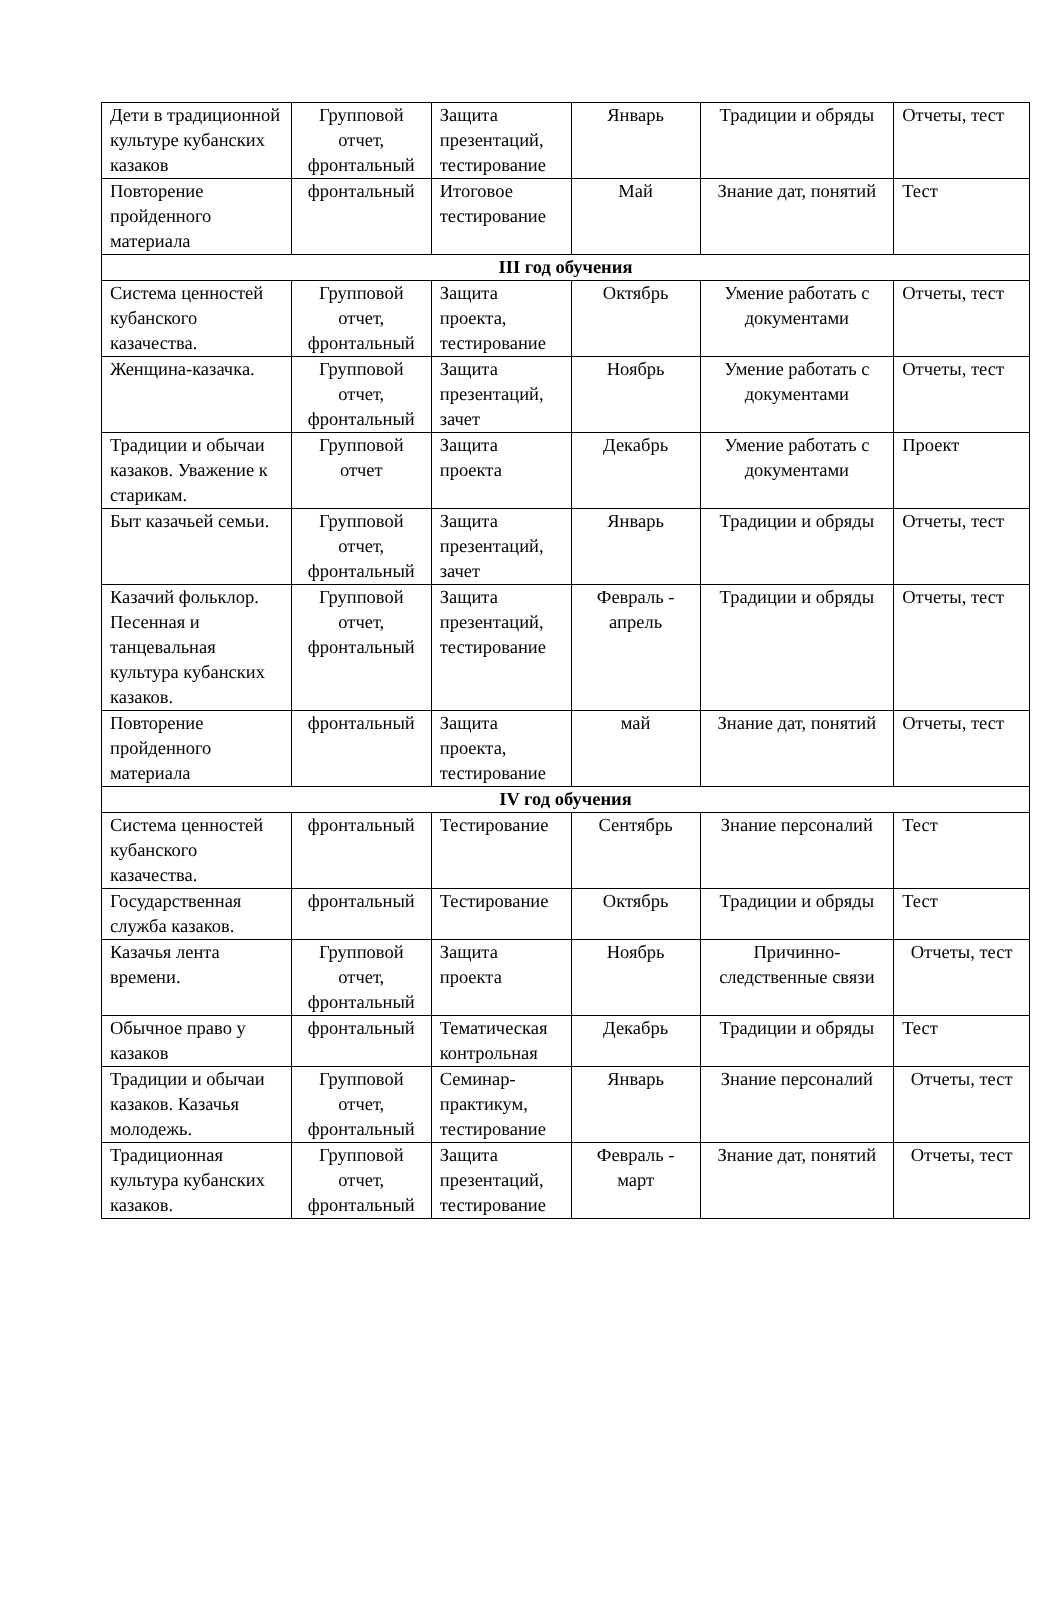| Дети в традиционной культуре кубанских казаков | Групповой отчет, фронтальный | Защита презентаций, тестирование | Январь | Традиции и обряды | Отчеты, тест |
| Повторение пройденного материала | фронтальный | Итоговое тестирование | Май | Знание дат, понятий | Тест |
| III год обучения | | | | | |
| Система ценностей кубанского казачества. | Групповой отчет, фронтальный | Защита проекта, тестирование | Октябрь | Умение работать с документами | Отчеты, тест |
| Женщина-казачка. | Групповой отчет, фронтальный | Защита презентаций, зачет | Ноябрь | Умение работать с документами | Отчеты, тест |
| Традиции и обычаи казаков. Уважение к старикам. | Групповой отчет | Защита проекта | Декабрь | Умение работать с документами | Проект |
| Быт казачьей семьи. | Групповой отчет, фронтальный | Защита презентаций, зачет | Январь | Традиции и обряды | Отчеты, тест |
| Казачий фольклор. Песенная и танцевальная культура кубанских казаков. | Групповой отчет, фронтальный | Защита презентаций, тестирование | Февраль - апрель | Традиции и обряды | Отчеты, тест |
| Повторение пройденного материала | фронтальный | Защита проекта, тестирование | май | Знание дат, понятий | Отчеты, тест |
| IV год обучения | | | | | |
| Система ценностей кубанского казачества. | фронтальный | Тестирование | Сентябрь | Знание персоналий | Тест |
| Государственная служба казаков. | фронтальный | Тестирование | Октябрь | Традиции и обряды | Тест |
| Казачья лента времени. | Групповой отчет, фронтальный | Защита проекта | Ноябрь | Причинно-следственные связи | Отчеты, тест |
| Обычное право у казаков | фронтальный | Тематическая контрольная | Декабрь | Традиции и обряды | Тест |
| Традиции и обычаи казаков. Казачья молодежь. | Групповой отчет, фронтальный | Семинар-практикум, тестирование | Январь | Знание персоналий | Отчеты, тест |
| Традиционная культура кубанских казаков. | Групповой отчет, фронтальный | Защита презентаций, тестирование | Февраль - март | Знание дат, понятий | Отчеты, тест |